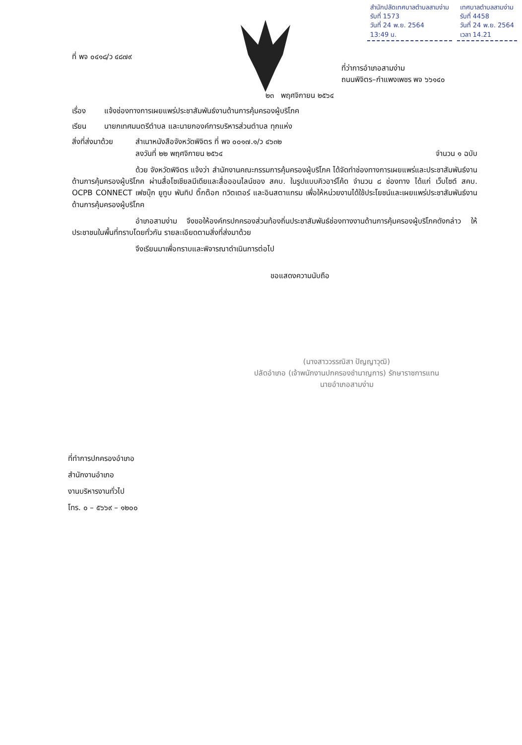สำนักปลัดเทศบาลตำบลสามง่าม
รับที่ 1573
วันที่ 24 พ.ย. 2564
13:49 น.
เทศบาลตำบลสามง่าม
รับที่ 4458
วันที่ 24 พ.ย. 2564
เวลา 14.21
ที่ พจ ๐๔๑๘/ว ๔๘๗๙
ที่ว่าการอำเภอสามง่าม
ถนนพิจิตร–กำแพงเพชร พจ ๖๖๑๔๐
๒๓ พฤศจิกายน ๒๕๖๔
เรื่อง แจ้งช่องทางการเผยแพร่ประชาสัมพันธ์งานด้านการคุ้มครองผู้บริโภค
เรียน นายกเทศมนตรีตำบล และนายกองค์การบริหารส่วนตำบล ทุกแห่ง
สิ่งที่ส่งมาด้วย สำเนาหนังสือจังหวัดพิจิตร ที่ พจ ๐๐๑๗.๑/ว ๔๖๓๒
ลงวันที่ ๒๒ พฤศจิกายน ๒๕๖๔ จำนวน ๑ ฉบับ
ด้วย จังหวัดพิจิตร แจ้งว่า สำนักงานคณะกรรมการคุ้มครองผู้บริโภค ได้จัดทำช่องทางการเผยแพร่และประชาสัมพันธ์งานด้านการคุ้มครองผู้บริโภค ผ่านสื่อโซเชียลมีเดียและสื่อออนไลน์ของ สคบ. ในรูปแบบคิวอาร์โค้ด จำนวน ๘ ช่องทาง ได้แก่ เว็บไซต์ สคบ. OCPB CONNECT เฟซบุ๊ก ยูทูบ พันทิป ติ๊กต๊อก ทวิตเตอร์ และอินสตาแกรม เพื่อให้หน่วยงานได้ใช้ประโยชน์และเผยแพร่ประชาสัมพันธ์งานด้านการคุ้มครองผู้บริโภค
อำเภอสามง่าม จึงขอให้องค์กรปกครองส่วนท้องถิ่นประชาสัมพันธ์ช่องทางงานด้านการคุ้มครองผู้บริโภคดังกล่าว ให้ประชาชนในพื้นที่ทราบโดยทั่วกัน รายละเอียดตามสิ่งที่ส่งมาด้วย
จึงเรียนมาเพื่อทราบและพิจารณาดำเนินการต่อไป
ขอแสดงความนับถือ
(นางสาววรรณิสา ปัญญาวุฒิ)
ปลัดอำเภอ (เจ้าพนักงานปกครองชำนาญการ) รักษาราชการแทน
นายอำเภอสามง่าม
ที่ทำการปกครองอำเภอ
สำนักงานอำเภอ
งานบริหารงานทั่วไป
โทร. ๐ – ๕๖๖๙ – ๑๒๐๐